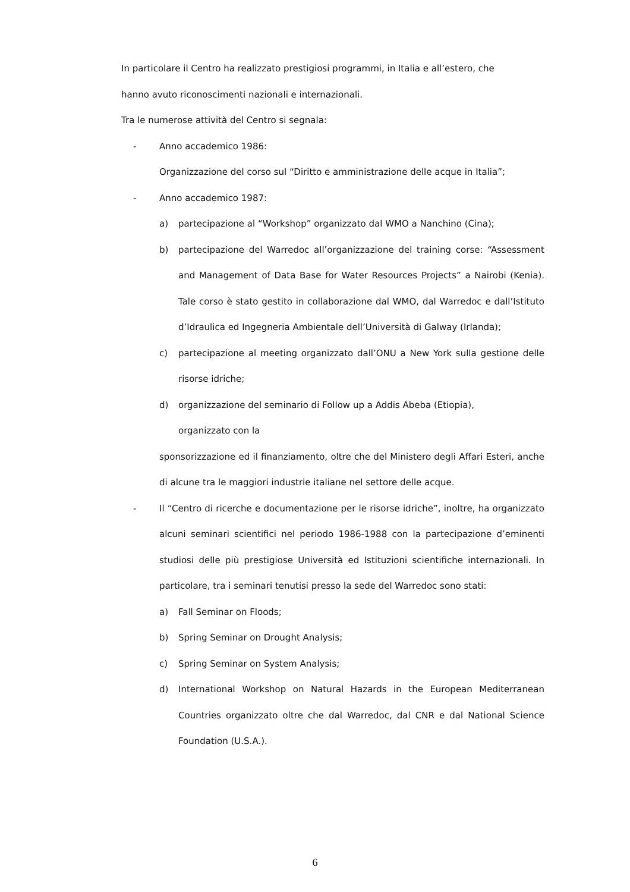In particolare il Centro ha realizzato prestigiosi programmi, in Italia e all’estero, che
hanno avuto riconoscimenti nazionali e internazionali.
Tra le numerose attività del Centro si segnala:
- Anno accademico 1986:
Organizzazione del corso sul “Diritto e amministrazione delle acque in Italia”;
- Anno accademico 1987:
a) partecipazione al “Workshop” organizzato dal WMO a Nanchino (Cina);
b) partecipazione del Warredoc all’organizzazione del training corse: “Assessment and Management of Data Base for Water Resources Projects” a Nairobi (Kenia). Tale corso è stato gestito in collaborazione dal WMO, dal Warredoc e dall’Istituto d’Idraulica ed Ingegneria Ambientale dell’Università di Galway (Irlanda);
c) partecipazione al meeting organizzato dall’ONU a New York sulla gestione delle risorse idriche;
d) organizzazione del seminario di Follow up a Addis Abeba (Etiopia),
organizzato con la
sponsorizzazione ed il finanziamento, oltre che del Ministero degli Affari Esteri, anche di alcune tra le maggiori industrie italiane nel settore delle acque.
- Il “Centro di ricerche e documentazione per le risorse idriche”, inoltre, ha organizzato alcuni seminari scientifici nel periodo 1986-1988 con la partecipazione d’eminenti studiosi delle più prestigiose Università ed Istituzioni scientifiche internazionali. In particolare, tra i seminari tenutisi presso la sede del Warredoc sono stati:
a) Fall Seminar on Floods;
b) Spring Seminar on Drought Analysis;
c) Spring Seminar on System Analysis;
d) International Workshop on Natural Hazards in the European Mediterranean Countries organizzato oltre che dal Warredoc, dal CNR e dal National Science Foundation (U.S.A.).
6